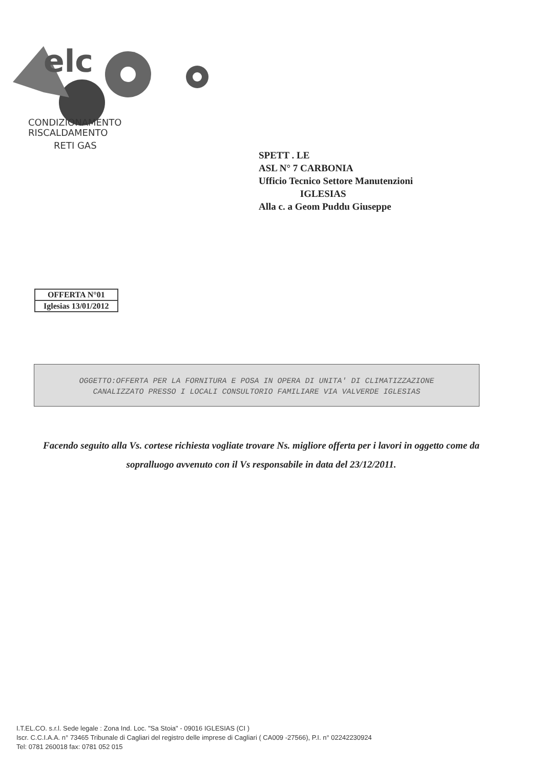elc
CONDIZIONAMENTO
RISCALDAMENTO
RETI GAS
SPETT . LE
ASL N° 7 CARBONIA
Ufficio Tecnico Settore Manutenzioni
IGLESIAS
Alla c. a Geom Puddu Giuseppe
| OFFERTA N°01 |
| Iglesias 13/01/2012 |
OGGETTO:OFFERTA PER LA FORNITURA E POSA IN OPERA DI UNITA' DI CLIMATIZZAZIONE
CANALIZZATO PRESSO I LOCALI CONSULTORIO FAMILIARE VIA VALVERDE IGLESIAS
Facendo seguito alla Vs. cortese richiesta vogliate trovare Ns. migliore offerta per i lavori in oggetto come da sopralluogo avvenuto con il Vs responsabile in data del 23/12/2011.
I.T.EL.CO. s.r.l. Sede legale : Zona Ind. Loc. "Sa Stoia" - 09016 IGLESIAS (CI )
Iscr. C.C.I.A.A. n° 73465 Tribunale di Cagliari del registro delle imprese di Cagliari ( CA009 -27566), P.I. n° 02242230924
Tel: 0781 260018 fax: 0781 052 015